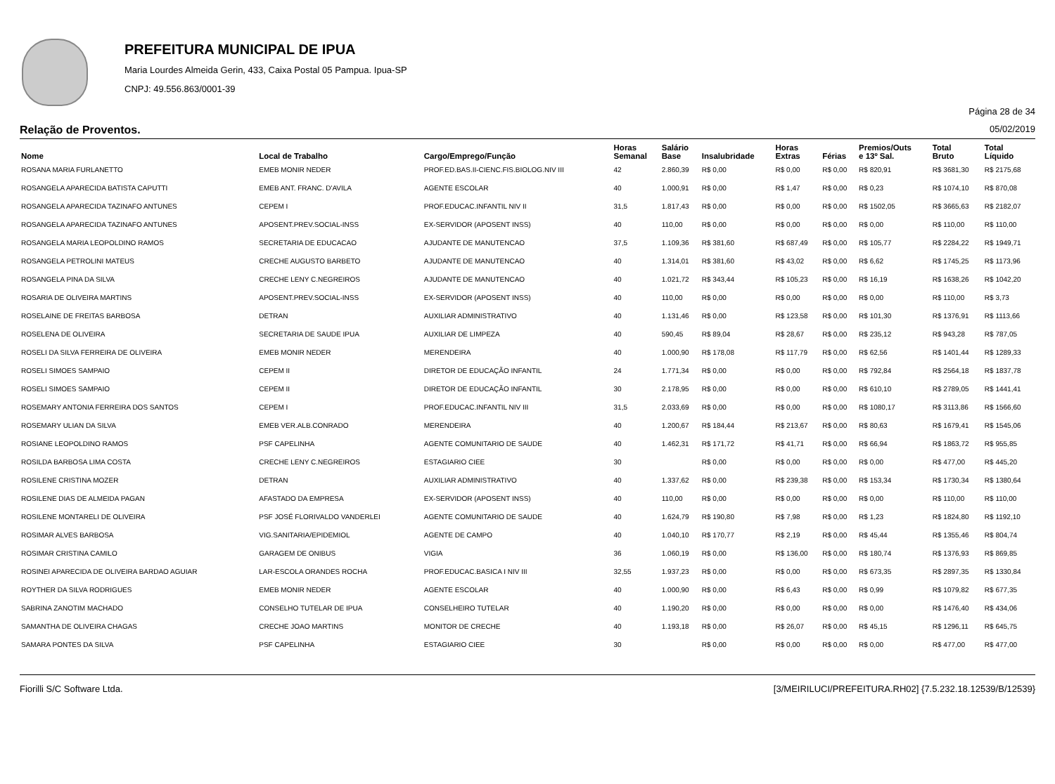PREFEITURA MUNICIPAL DE IPUA
Maria Lourdes Almeida Gerin, 433, Caixa Postal 05 Pampua. Ipua-SP
CNPJ: 49.556.863/0001-39
Página 28 de 34
Relação de Proventos. 05/02/2019
| Nome | Local de Trabalho | Cargo/Emprego/Função | Horas Semanal | Salário Base | Insalubridade | Horas Extras | Férias | Premios/Outs e 13º Sal. | Total Bruto | Total Líquido |
| --- | --- | --- | --- | --- | --- | --- | --- | --- | --- | --- |
| ROSANA MARIA FURLANETTO | EMEB MONIR NEDER | PROF.ED.BAS.II-CIENC.FIS.BIOLOG.NIV III | 42 | 2.860,39 | R$ 0,00 | R$ 0,00 | R$ 0,00 | R$ 820,91 | R$ 3681,30 | R$ 2175,68 |
| ROSANGELA APARECIDA BATISTA CAPUTTI | EMEB ANT. FRANC. D'AVILA | AGENTE ESCOLAR | 40 | 1.000,91 | R$ 0,00 | R$ 1,47 | R$ 0,00 | R$ 0,23 | R$ 1074,10 | R$ 870,08 |
| ROSANGELA APARECIDA TAZINAFO ANTUNES | CEPEM I | PROF.EDUCAC.INFANTIL NIV II | 31,5 | 1.817,43 | R$ 0,00 | R$ 0,00 | R$ 0,00 | R$ 1502,05 | R$ 3665,63 | R$ 2182,07 |
| ROSANGELA APARECIDA TAZINAFO ANTUNES | APOSENT.PREV.SOCIAL-INSS | EX-SERVIDOR (APOSENT INSS) | 40 | 110,00 | R$ 0,00 | R$ 0,00 | R$ 0,00 | R$ 0,00 | R$ 110,00 | R$ 110,00 |
| ROSANGELA MARIA LEOPOLDINO RAMOS | SECRETARIA DE EDUCACAO | AJUDANTE DE MANUTENCAO | 37,5 | 1.109,36 | R$ 381,60 | R$ 687,49 | R$ 0,00 | R$ 105,77 | R$ 2284,22 | R$ 1949,71 |
| ROSANGELA PETROLINI MATEUS | CRECHE AUGUSTO BARBETO | AJUDANTE DE MANUTENCAO | 40 | 1.314,01 | R$ 381,60 | R$ 43,02 | R$ 0,00 | R$ 6,62 | R$ 1745,25 | R$ 1173,96 |
| ROSANGELA PINA DA SILVA | CRECHE LENY C.NEGREIROS | AJUDANTE DE MANUTENCAO | 40 | 1.021,72 | R$ 343,44 | R$ 105,23 | R$ 0,00 | R$ 16,19 | R$ 1638,26 | R$ 1042,20 |
| ROSARIA DE OLIVEIRA MARTINS | APOSENT.PREV.SOCIAL-INSS | EX-SERVIDOR (APOSENT INSS) | 40 | 110,00 | R$ 0,00 | R$ 0,00 | R$ 0,00 | R$ 0,00 | R$ 110,00 | R$ 3,73 |
| ROSELAINE DE FREITAS BARBOSA | DETRAN | AUXILIAR ADMINISTRATIVO | 40 | 1.131,46 | R$ 0,00 | R$ 123,58 | R$ 0,00 | R$ 101,30 | R$ 1376,91 | R$ 1113,66 |
| ROSELENA DE OLIVEIRA | SECRETARIA DE SAUDE IPUA | AUXILIAR DE LIMPEZA | 40 | 590,45 | R$ 89,04 | R$ 28,67 | R$ 0,00 | R$ 235,12 | R$ 943,28 | R$ 787,05 |
| ROSELI DA SILVA FERREIRA DE OLIVEIRA | EMEB MONIR NEDER | MERENDEIRA | 40 | 1.000,90 | R$ 178,08 | R$ 117,79 | R$ 0,00 | R$ 62,56 | R$ 1401,44 | R$ 1289,33 |
| ROSELI SIMOES SAMPAIO | CEPEM II | DIRETOR DE EDUCAÇÃO INFANTIL | 24 | 1.771,34 | R$ 0,00 | R$ 0,00 | R$ 0,00 | R$ 792,84 | R$ 2564,18 | R$ 1837,78 |
| ROSELI SIMOES SAMPAIO | CEPEM II | DIRETOR DE EDUCAÇÃO INFANTIL | 30 | 2.178,95 | R$ 0,00 | R$ 0,00 | R$ 0,00 | R$ 610,10 | R$ 2789,05 | R$ 1441,41 |
| ROSEMARY ANTONIA FERREIRA DOS SANTOS | CEPEM I | PROF.EDUCAC.INFANTIL NIV III | 31,5 | 2.033,69 | R$ 0,00 | R$ 0,00 | R$ 0,00 | R$ 1080,17 | R$ 3113,86 | R$ 1566,60 |
| ROSEMARY ULIAN DA SILVA | EMEB VER.ALB.CONRADO | MERENDEIRA | 40 | 1.200,67 | R$ 184,44 | R$ 213,67 | R$ 0,00 | R$ 80,63 | R$ 1679,41 | R$ 1545,06 |
| ROSIANE LEOPOLDINO RAMOS | PSF CAPELINHA | AGENTE COMUNITARIO DE SAUDE | 40 | 1.462,31 | R$ 171,72 | R$ 41,71 | R$ 0,00 | R$ 66,94 | R$ 1863,72 | R$ 955,85 |
| ROSILDA BARBOSA LIMA COSTA | CRECHE LENY C.NEGREIROS | ESTAGIARIO CIEE | 30 | | R$ 0,00 | R$ 0,00 | R$ 0,00 | R$ 0,00 | R$ 477,00 | R$ 445,20 |
| ROSILENE CRISTINA MOZER | DETRAN | AUXILIAR ADMINISTRATIVO | 40 | 1.337,62 | R$ 0,00 | R$ 239,38 | R$ 0,00 | R$ 153,34 | R$ 1730,34 | R$ 1380,64 |
| ROSILENE DIAS DE ALMEIDA PAGAN | AFASTADO DA EMPRESA | EX-SERVIDOR (APOSENT INSS) | 40 | 110,00 | R$ 0,00 | R$ 0,00 | R$ 0,00 | R$ 0,00 | R$ 110,00 | R$ 110,00 |
| ROSILENE MONTARELI DE OLIVEIRA | PSF JOSÉ FLORIVALDO VANDERLEI | AGENTE COMUNITARIO DE SAUDE | 40 | 1.624,79 | R$ 190,80 | R$ 7,98 | R$ 0,00 | R$ 1,23 | R$ 1824,80 | R$ 1192,10 |
| ROSIMAR ALVES BARBOSA | VIG.SANITARIA/EPIDEMIOL | AGENTE DE CAMPO | 40 | 1.040,10 | R$ 170,77 | R$ 2,19 | R$ 0,00 | R$ 45,44 | R$ 1355,46 | R$ 804,74 |
| ROSIMAR CRISTINA CAMILO | GARAGEM DE ONIBUS | VIGIA | 36 | 1.060,19 | R$ 0,00 | R$ 136,00 | R$ 0,00 | R$ 180,74 | R$ 1376,93 | R$ 869,85 |
| ROSINEI APARECIDA DE OLIVEIRA BARDAO AGUIAR | LAR-ESCOLA ORANDES ROCHA | PROF.EDUCAC.BASICA I NIV III | 32,55 | 1.937,23 | R$ 0,00 | R$ 0,00 | R$ 0,00 | R$ 673,35 | R$ 2897,35 | R$ 1330,84 |
| ROYTHER DA SILVA RODRIGUES | EMEB MONIR NEDER | AGENTE ESCOLAR | 40 | 1.000,90 | R$ 0,00 | R$ 6,43 | R$ 0,00 | R$ 0,99 | R$ 1079,82 | R$ 677,35 |
| SABRINA ZANOTIM MACHADO | CONSELHO TUTELAR DE IPUA | CONSELHEIRO TUTELAR | 40 | 1.190,20 | R$ 0,00 | R$ 0,00 | R$ 0,00 | R$ 0,00 | R$ 1476,40 | R$ 434,06 |
| SAMANTHA DE OLIVEIRA CHAGAS | CRECHE JOAO MARTINS | MONITOR DE CRECHE | 40 | 1.193,18 | R$ 0,00 | R$ 26,07 | R$ 0,00 | R$ 45,15 | R$ 1296,11 | R$ 645,75 |
| SAMARA PONTES DA SILVA | PSF CAPELINHA | ESTAGIARIO CIEE | 30 | | R$ 0,00 | R$ 0,00 | R$ 0,00 | R$ 0,00 | R$ 477,00 | R$ 477,00 |
Fiorilli S/C Software Ltda. [3/MEIRILUCI/PREFEITURA.RH02] {7.5.232.18.12539/B/12539}